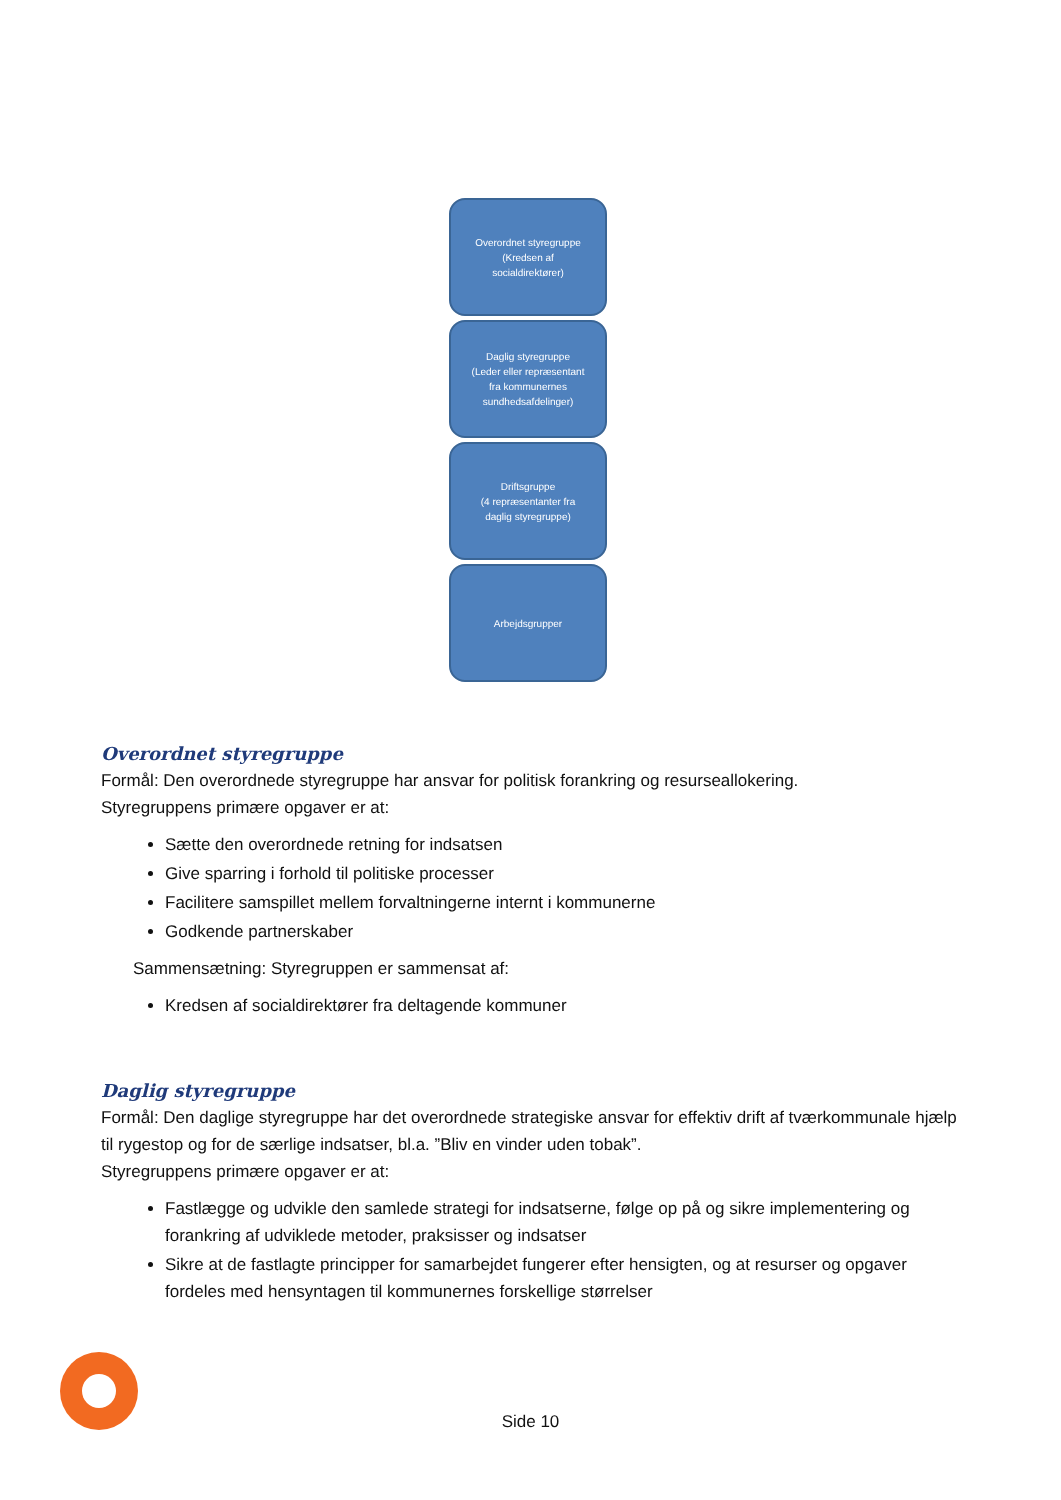Overordnet styregruppe
(Kredsen af
socialdirektører)
Daglig styregruppe
(Leder eller repræsentant
fra kommunernes
sundhedsafdelinger)
Driftsgruppe
(4 repræsentanter fra
daglig styregruppe)
Arbejdsgrupper
Overordnet styregruppe
Formål: Den overordnede styregruppe har ansvar for politisk forankring og resurseallokering.
Styregruppens primære opgaver er at:
Sætte den overordnede retning for indsatsen
Give sparring i forhold til politiske processer
Facilitere samspillet mellem forvaltningerne internt i kommunerne
Godkende partnerskaber
Sammensætning: Styregruppen er sammensat af:
Kredsen af socialdirektører fra deltagende kommuner
Daglig styregruppe
Formål: Den daglige styregruppe har det overordnede strategiske ansvar for effektiv drift af tværkommunale hjælp til rygestop og for de særlige indsatser, bl.a. ”Bliv en vinder uden tobak”.
Styregruppens primære opgaver er at:
Fastlægge og udvikle den samlede strategi for indsatserne, følge op på og sikre implementering og forankring af udviklede metoder, praksisser og indsatser
Sikre at de fastlagte principper for samarbejdet fungerer efter hensigten, og at resurser og opgaver fordeles med hensyntagen til kommunernes forskellige størrelser
Side 10